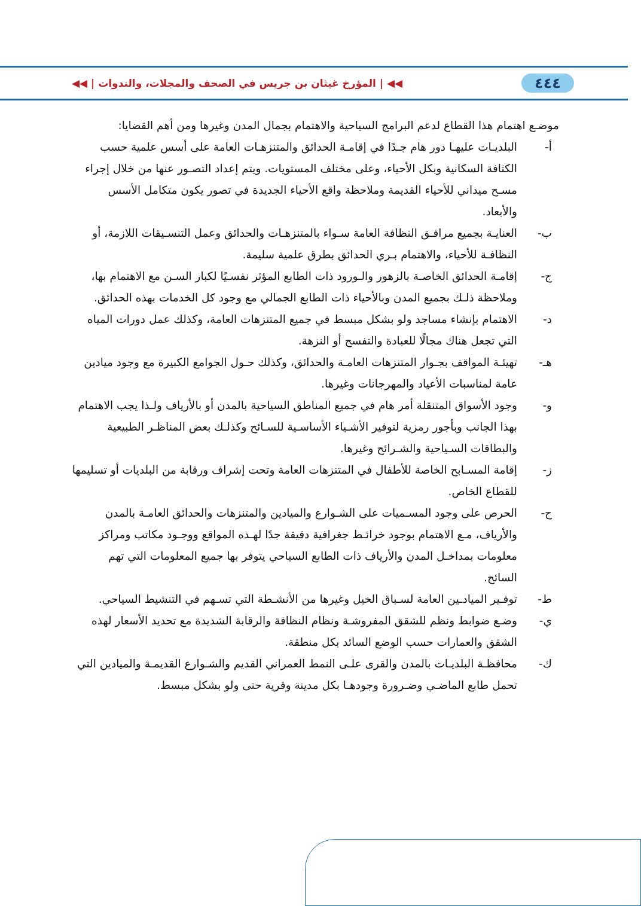٤٤٤ ◀◀ | المؤرخ غيثان بن جريس في الصحف والمجلات، والندوات | ◀◀
موضـع اهتمام هذا القطاع لدعم البرامج السياحية والاهتمام بجمال المدن وغيرها ومن أهم القضايا:
أ- البلديـات عليهـا دور هام جـدًا في إقامـة الحدائق والمتنزهـات العامة على أسس علمية حسب الكثافة السكانية وبكل الأحياء، وعلى مختلف المستويات. ويتم إعداد التصـور عنها من خلال إجراء مسـح ميداني للأحياء القديمة وملاحظة واقع الأحياء الجديدة في تصور يكون متكامل الأسس والأبعاد.
ب- العنايـة بجميع مرافـق النظافة العامة سـواء بالمتنزهـات والحدائق وعمل التنسـيقات اللازمة، أو النظافـة للأحياء، والاهتمام بـري الحدائق بطرق علمية سليمة.
ج- إقامـة الحدائق الخاصـة بالزهور والـورود ذات الطابع المؤثر نفسـيًا لكبار السـن مع الاهتمام بها، وملاحظة ذلـك بجميع المدن وبالأحياء ذات الطابع الجمالي مع وجود كل الخدمات بهذه الحدائق.
د- الاهتمام بإنشاء مساجد ولو بشكل مبسط في جميع المتنزهات العامة، وكذلك عمل دورات المياه التي تجعل هناك مجالًا للعبادة والتفسح أو النزهة.
هـ- تهيئـة المواقف بجـوار المتنزهات العامـة والحدائق، وكذلك حـول الجوامع الكبيرة مع وجود ميادين عامة لمناسبات الأعياد والمهرجانات وغيرها.
و- وجود الأسواق المتنقلة أمر هام في جميع المناطق السياحية بالمدن أو بالأرياف ولـذا يجب الاهتمام بهذا الجانب وبأجور رمزية لتوفير الأشـياء الأساسـية للسـائح وكذلـك بعض المناظـر الطبيعية والبطاقات السـياحية والشـرائح وغيرها.
ز- إقامة المسـابح الخاصة للأطفال في المتنزهات العامة وتحت إشراف ورقابة من البلديات أو تسليمها للقطاع الخاص.
ح- الحرص على وجود المسـميات على الشـوارع والميادين والمتنزهات والحدائق العامـة بالمدن والأرياف، مـع الاهتمام بوجود خرائـط جغرافية دقيقة جدًا لهـذه المواقع ووجـود مكاتب ومراكز معلومات بمداخـل المدن والأرياف ذات الطابع السياحي يتوفر بها جميع المعلومات التي تهم السائح.
ط- توفـير الميادـين العامة لسـباق الخيل وغيرها من الأنشـطة التي تسـهم في التنشيط السياحي.
ي- وضـع ضوابط ونظم للشقق المفروشـة ونظام النظافة والرقابة الشديدة مع تحديد الأسعار لهذه الشقق والعمارات حسب الوضع السائد بكل منطقة.
ك- محافظـة البلديـات بالمدن والقرى علـى النمط العمراني القديم والشـوارع القديمـة والميادين التي تحمل طابع الماضـي وضـرورة وجودهـا بكل مدينة وقرية حتى ولو بشكل مبسط.